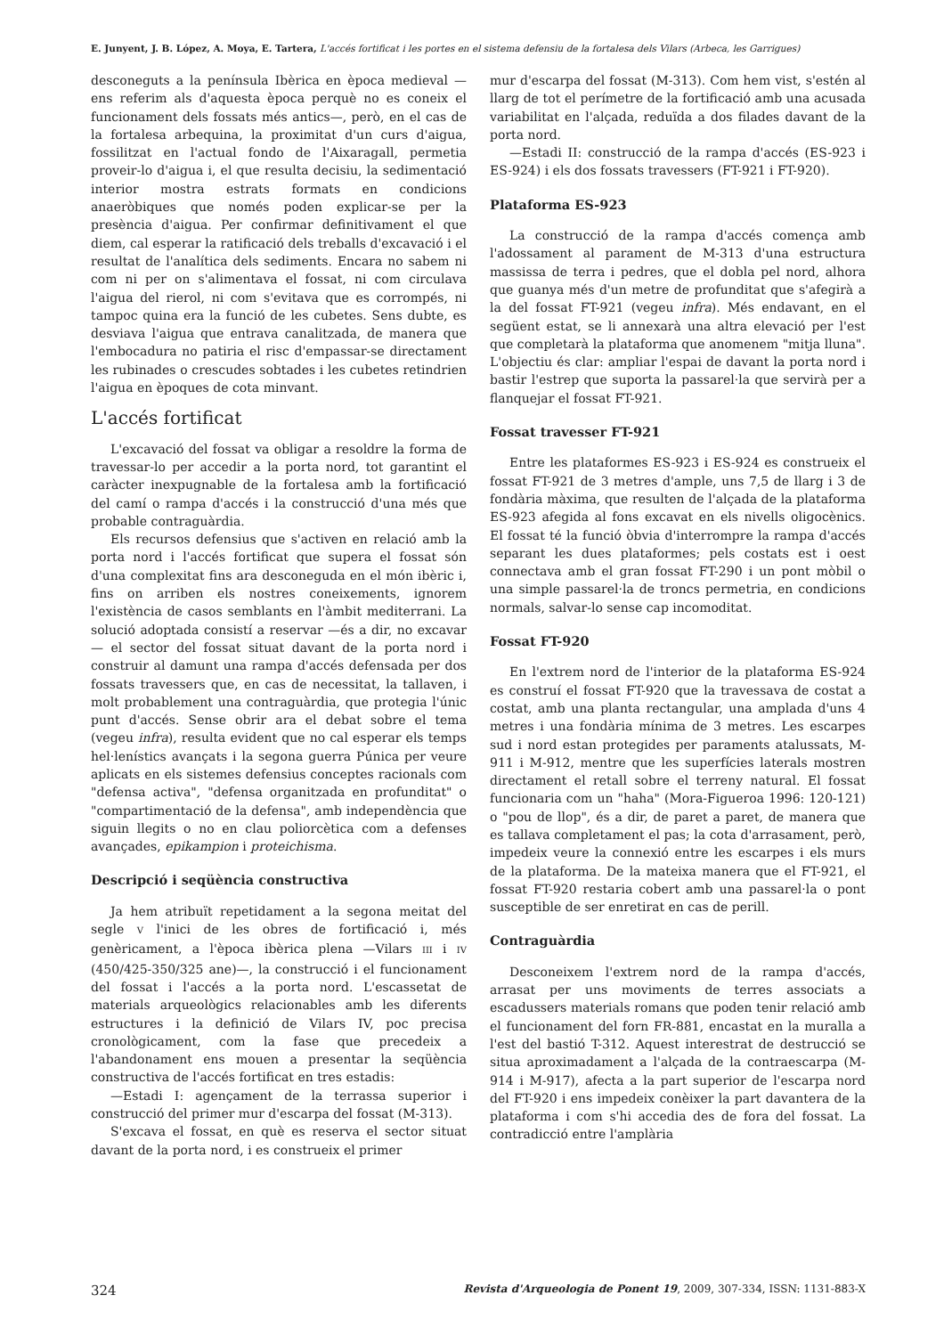E. Junyent, J. B. López, A. Moya, E. Tartera, L'accés fortificat i les portes en el sistema defensiu de la fortalesa dels Vilars (Arbeca, les Garrigues)
desconeguts a la península Ibèrica en època medieval —ens referim als d'aquesta època perquè no es coneix el funcionament dels fossats més antics—, però, en el cas de la fortalesa arbequina, la proximitat d'un curs d'aigua, fossilitzat en l'actual fondo de l'Aixaragall, permetia proveir-lo d'aigua i, el que resulta decisiu, la sedimentació interior mostra estrats formats en condicions anaeròbiques que només poden explicar-se per la presència d'aigua. Per confirmar definitivament el que diem, cal esperar la ratificació dels treballs d'excavació i el resultat de l'analítica dels sediments. Encara no sabem ni com ni per on s'alimentava el fossat, ni com circulava l'aigua del rierol, ni com s'evitava que es corrompés, ni tampoc quina era la funció de les cubetes. Sens dubte, es desviava l'aigua que entrava canalitzada, de manera que l'embocadura no patiria el risc d'empassar-se directament les rubinades o crescudes sobtades i les cubetes retindrien l'aigua en èpoques de cota minvant.
L'accés fortificat
L'excavació del fossat va obligar a resoldre la forma de travessar-lo per accedir a la porta nord, tot garantint el caràcter inexpugnable de la fortalesa amb la fortificació del camí o rampa d'accés i la construcció d'una més que probable contraguàrdia.
Els recursos defensius que s'activen en relació amb la porta nord i l'accés fortificat que supera el fossat són d'una complexitat fins ara desconeguda en el món ibèric i, fins on arriben els nostres coneixements, ignorem l'existència de casos semblants en l'àmbit mediterrani. La solució adoptada consistí a reservar —és a dir, no excavar— el sector del fossat situat davant de la porta nord i construir al damunt una rampa d'accés defensada per dos fossats travessers que, en cas de necessitat, la tallaven, i molt probablement una contraguàrdia, que protegia l'únic punt d'accés. Sense obrir ara el debat sobre el tema (vegeu infra), resulta evident que no cal esperar els temps hel·lenístics avançats i la segona guerra Púnica per veure aplicats en els sistemes defensius conceptes racionals com "defensa activa", "defensa organitzada en profunditat" o "compartimentació de la defensa", amb independència que siguin llegits o no en clau poliorcètica com a defenses avançades, epikampion i proteichisma.
Descripció i seqüència constructiva
Ja hem atribuït repetidament a la segona meitat del segle V l'inici de les obres de fortificació i, més genèricament, a l'època ibèrica plena —Vilars III i IV (450/425-350/325 ane)—, la construcció i el funcionament del fossat i l'accés a la porta nord. L'escassetat de materials arqueològics relacionables amb les diferents estructures i la definició de Vilars IV, poc precisa cronològicament, com la fase que precedeix a l'abandonament ens mouen a presentar la seqüència constructiva de l'accés fortificat en tres estadis:
—Estadi I: agençament de la terrassa superior i construcció del primer mur d'escarpa del fossat (M-313).
S'excava el fossat, en què es reserva el sector situat davant de la porta nord, i es construeix el primer
mur d'escarpa del fossat (M-313). Com hem vist, s'estén al llarg de tot el perímetre de la fortificació amb una acusada variabilitat en l'alçada, reduïda a dos filades davant de la porta nord.
—Estadi II: construcció de la rampa d'accés (ES-923 i ES-924) i els dos fossats travessers (FT-921 i FT-920).
Plataforma ES-923
La construcció de la rampa d'accés comença amb l'adossament al parament de M-313 d'una estructura massissa de terra i pedres, que el dobla pel nord, alhora que guanya més d'un metre de profunditat que s'afegirà a la del fossat FT-921 (vegeu infra). Més endavant, en el següent estat, se li annexarà una altra elevació per l'est que completarà la plataforma que anomenem "mitja lluna". L'objectiu és clar: ampliar l'espai de davant la porta nord i bastir l'estrep que suporta la passarel·la que servirà per a flanquejar el fossat FT-921.
Fossat travesser FT-921
Entre les plataformes ES-923 i ES-924 es construeix el fossat FT-921 de 3 metres d'ample, uns 7,5 de llarg i 3 de fondària màxima, que resulten de l'alçada de la plataforma ES-923 afegida al fons excavat en els nivells oligocènics. El fossat té la funció òbvia d'interrompre la rampa d'accés separant les dues plataformes; pels costats est i oest connectava amb el gran fossat FT-290 i un pont mòbil o una simple passarel·la de troncs permetria, en condicions normals, salvar-lo sense cap incomoditat.
Fossat FT-920
En l'extrem nord de l'interior de la plataforma ES-924 es construí el fossat FT-920 que la travessava de costat a costat, amb una planta rectangular, una amplada d'uns 4 metres i una fondària mínima de 3 metres. Les escarpes sud i nord estan protegides per paraments atalussats, M-911 i M-912, mentre que les superfícies laterals mostren directament el retall sobre el terreny natural. El fossat funcionaria com un "haha" (Mora-Figueroa 1996: 120-121) o "pou de llop", és a dir, de paret a paret, de manera que es tallava completament el pas; la cota d'arrasament, però, impedeix veure la connexió entre les escarpes i els murs de la plataforma. De la mateixa manera que el FT-921, el fossat FT-920 restaria cobert amb una passarel·la o pont susceptible de ser enretirat en cas de perill.
Contraguàrdia
Desconeixem l'extrem nord de la rampa d'accés, arrasat per uns moviments de terres associats a escadussers materials romans que poden tenir relació amb el funcionament del forn FR-881, encastat en la muralla a l'est del bastió T-312. Aquest interestrat de destrucció se situa aproximadament a l'alçada de la contraescarpa (M-914 i M-917), afecta a la part superior de l'escarpa nord del FT-920 i ens impedeix conèixer la part davantera de la plataforma i com s'hi accedia des de fora del fossat. La contradicció entre l'amplària
324 Revista d'Arqueologia de Ponent 19, 2009, 307-334, ISSN: 1131-883-X